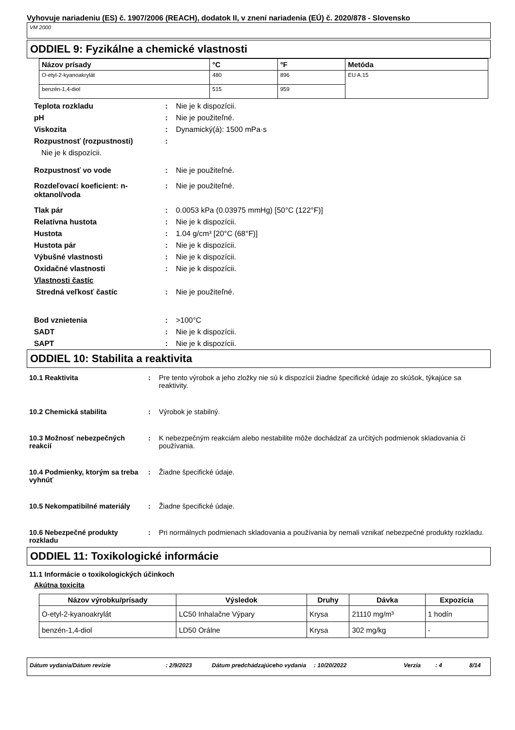Vyhovuje nariadeniu (ES) č. 1907/2006 (REACH), dodatok II, v znení nariadenia (EÚ) č. 2020/878 - Slovensko
VM 2000
ODDIEL 9: Fyzikálne a chemické vlastnosti
| Názov prísady | °C | °F | Metóda |
| --- | --- | --- | --- |
| O-etyl-2-kyanoakrylát | 480 | 896 | EU A.15 |
| benzén-1,4-diol | 515 | 959 | |
Teplota rozkladu : Nie je k dispozícii.
pH : Nie je použiteľné.
Viskozita : Dynamický(á): 1500 mPa·s
Rozpustnosť (rozpustnosti) :
Nie je k dispozícii.
Rozpustnosť vo vode : Nie je použiteľné.
Rozdeľovací koeficient: n-oktanol/voda
: Nie je použiteľné.
Tlak pár : 0.0053 kPa (0.03975 mmHg) [50°C (122°F)]
Relatívna hustota : Nie je k dispozícii.
Hustota : 1.04 g/cm³ [20°C (68°F)]
Hustota pár : Nie je k dispozícii.
Výbušné vlastnosti : Nie je k dispozícii.
Oxidačné vlastnosti : Nie je k dispozícii.
Vlastnosti častíc
Stredná veľkosť častíc : Nie je použiteľné.
Bod vznietenia : >100°C
SADT : Nie je k dispozícii.
SAPT : Nie je k dispozícii.
ODDIEL 10: Stabilita a reaktivita
10.1 Reaktivita : Pre tento výrobok a jeho zložky nie sú k dispozícii žiadne špecifické údaje zo skúšok, týkajúce sa reaktivity.
10.2 Chemická stabilita : Výrobok je stabilný.
10.3 Možnosť nebezpečných reakcií
: K nebezpečným reakciám alebo nestabilite môže dochádzať za určitých podmienok skladovania či používania.
10.4 Podmienky, ktorým sa treba vyhnúť
: Žiadne špecifické údaje.
10.5 Nekompatibilné materiály
: Žiadne špecifické údaje.
10.6 Nebezpečné produkty rozkladu
: Pri normálnych podmienach skladovania a používania by nemali vznikať nebezpečné produkty rozkladu.
ODDIEL 11: Toxikologické informácie
11.1 Informácie o toxikologických účinkoch
Akútna toxicita
| Názov výrobku/prísady | Výsledok | Druhy | Dávka | Expozícia |
| --- | --- | --- | --- | --- |
| O-etyl-2-kyanoakrylát | LC50 Inhalačne Výpary | Krysa | 21110 mg/m³ | 1 hodín |
| benzén-1,4-diol | LD50 Orálne | Krysa | 302 mg/kg | - |
Dátum vydania/Dátum revízie : 2/9/2023 Dátum predchádzajúceho vydania
: 10/20/2022 Verzia : 4 8/14